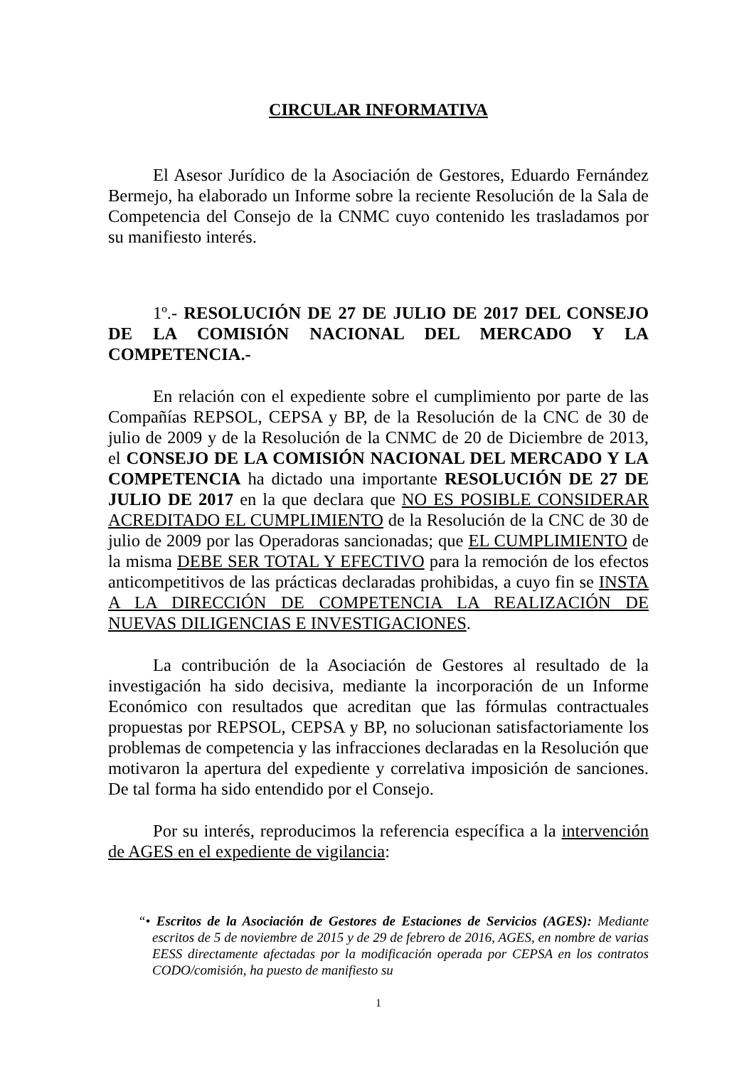CIRCULAR INFORMATIVA
El Asesor Jurídico de la Asociación de Gestores, Eduardo Fernández Bermejo, ha elaborado un Informe sobre la reciente Resolución de la Sala de Competencia del Consejo de la CNMC cuyo contenido les trasladamos por su manifiesto interés.
1º.- RESOLUCIÓN DE 27 DE JULIO DE 2017 DEL CONSEJO DE LA COMISIÓN NACIONAL DEL MERCADO Y LA COMPETENCIA.-
En relación con el expediente sobre el cumplimiento por parte de las Compañías REPSOL, CEPSA y BP, de la Resolución de la CNC de 30 de julio de 2009 y de la Resolución de la CNMC de 20 de Diciembre de 2013, el CONSEJO DE LA COMISIÓN NACIONAL DEL MERCADO Y LA COMPETENCIA ha dictado una importante RESOLUCIÓN DE 27 DE JULIO DE 2017 en la que declara que NO ES POSIBLE CONSIDERAR ACREDITADO EL CUMPLIMIENTO de la Resolución de la CNC de 30 de julio de 2009 por las Operadoras sancionadas; que EL CUMPLIMIENTO de la misma DEBE SER TOTAL Y EFECTIVO para la remoción de los efectos anticompetitivos de las prácticas declaradas prohibidas, a cuyo fin se INSTA A LA DIRECCIÓN DE COMPETENCIA LA REALIZACIÓN DE NUEVAS DILIGENCIAS E INVESTIGACIONES.
La contribución de la Asociación de Gestores al resultado de la investigación ha sido decisiva, mediante la incorporación de un Informe Económico con resultados que acreditan que las fórmulas contractuales propuestas por REPSOL, CEPSA y BP, no solucionan satisfactoriamente los problemas de competencia y las infracciones declaradas en la Resolución que motivaron la apertura del expediente y correlativa imposición de sanciones. De tal forma ha sido entendido por el Consejo.
Por su interés, reproducimos la referencia específica a la intervención de AGES en el expediente de vigilancia:
“• Escritos de la Asociación de Gestores de Estaciones de Servicios (AGES): Mediante escritos de 5 de noviembre de 2015 y de 29 de febrero de 2016, AGES, en nombre de varias EESS directamente afectadas por la modificación operada por CEPSA en los contratos CODO/comisión, ha puesto de manifiesto su
1